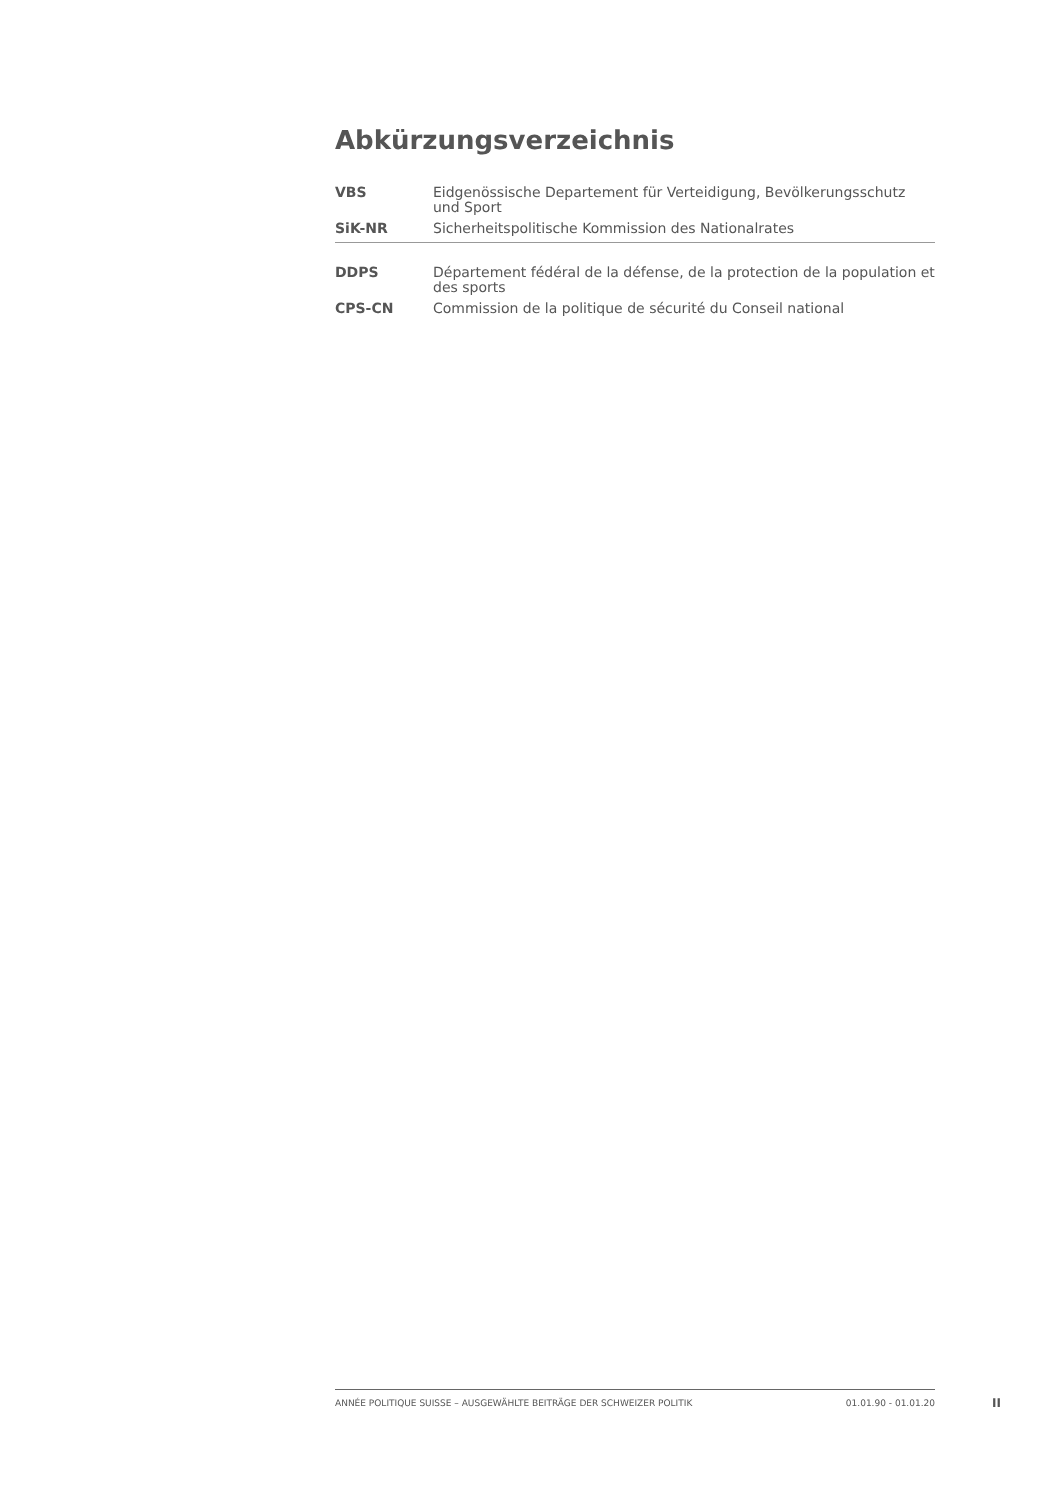Abkürzungsverzeichnis
| VBS | Eidgenössische Departement für Verteidigung, Bevölkerungsschutz und Sport |
| SiK-NR | Sicherheitspolitische Kommission des Nationalrates |
| DDPS | Département fédéral de la défense, de la protection de la population et des sports |
| CPS-CN | Commission de la politique de sécurité du Conseil national |
ANNÉE POLITIQUE SUISSE – AUSGEWÄHLTE BEITRÄGE DER SCHWEIZER POLITIK 01.01.90 - 01.01.20
II